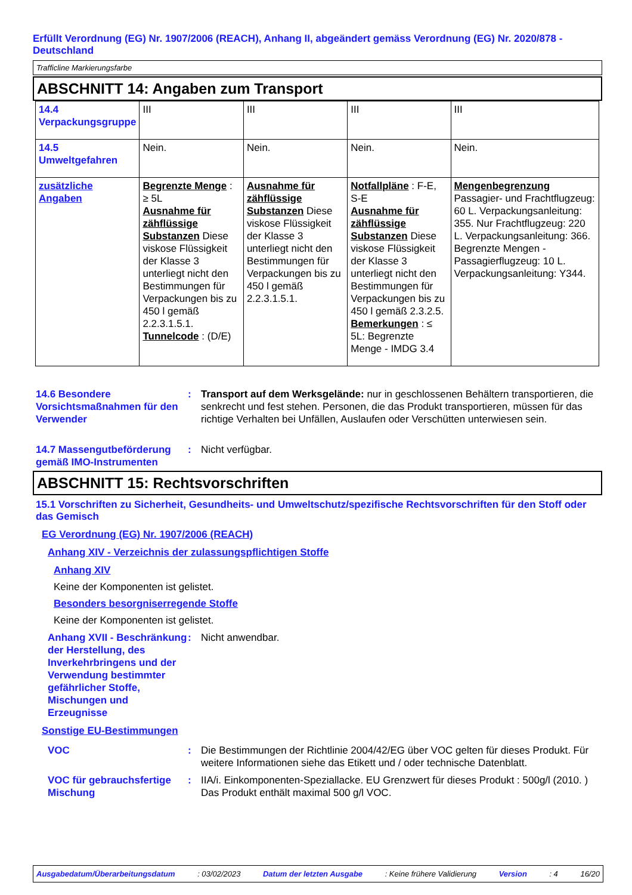Erfüllt Verordnung (EG) Nr. 1907/2006 (REACH), Anhang II, abgeändert gemäss Verordnung (EG) Nr. 2020/878 - Deutschland
Trafficline Markierungsfarbe
ABSCHNITT 14: Angaben zum Transport
| 14.4 Verpackungsgruppe | III | III | III | III |
| 14.5 Umweltgefahren | Nein. | Nein. | Nein. | Nein. |
| zusätzliche Angaben | Begrenzte Menge : ≥ 5L Ausnahme für zähflüssige Substanzen Diese viskose Flüssigkeit der Klasse 3 unterliegt nicht den Bestimmungen für Verpackungen bis zu 450 l gemäß 2.2.3.1.5.1. Tunnelcode : (D/E) | Ausnahme für zähflüssige Substanzen Diese viskose Flüssigkeit der Klasse 3 unterliegt nicht den Bestimmungen für Verpackungen bis zu 450 l gemäß 2.2.3.1.5.1. | Notfallpläne : F-E, S-E Ausnahme für zähflüssige Substanzen Diese viskose Flüssigkeit der Klasse 3 unterliegt nicht den Bestimmungen für Verpackungen bis zu 450 l gemäß 2.3.2.5. Bemerkungen : ≤ 5L: Begrenzte Menge - IMDG 3.4 | Mengenbegrenzung Passagier- und Frachtflugzeug: 60 L. Verpackungsanleitung: 355. Nur Frachtflugzeug: 220 L. Verpackungsanleitung: 366. Begrenzte Mengen - Passagierflugzeug: 10 L. Verpackungsanleitung: Y344. |
14.6 Besondere Vorsichtsmaßnahmen für den Verwender
: Transport auf dem Werksgelände: nur in geschlossenen Behältern transportieren, die senkrecht und fest stehen. Personen, die das Produkt transportieren, müssen für das richtige Verhalten bei Unfällen, Auslaufen oder Verschütten unterwiesen sein.
14.7 Massengutbeförderung gemäß IMO-Instrumenten
: Nicht verfügbar.
ABSCHNITT 15: Rechtsvorschriften
15.1 Vorschriften zu Sicherheit, Gesundheits- und Umweltschutz/spezifische Rechtsvorschriften für den Stoff oder das Gemisch
EG Verordnung (EG) Nr. 1907/2006 (REACH)
Anhang XIV - Verzeichnis der zulassungspflichtigen Stoffe
Anhang XIV
Keine der Komponenten ist gelistet.
Besonders besorgniserregende Stoffe
Keine der Komponenten ist gelistet.
Anhang XVII - Beschränkung der Herstellung, des Inverkehrbringens und der Verwendung bestimmter gefährlicher Stoffe, Mischungen und Erzeugnisse
: Nicht anwendbar.
Sonstige EU-Bestimmungen
VOC : Die Bestimmungen der Richtlinie 2004/42/EG über VOC gelten für dieses Produkt. Für weitere Informationen siehe das Etikett und / oder technische Datenblatt.
VOC für gebrauchsfertige Mischung
: IIA/i. Einkomponenten-Speziallacke. EU Grenzwert für dieses Produkt : 500g/l (2010. )
Das Produkt enthält maximal 500 g/l VOC.
Ausgabedatum/Überarbeitungsdatum: 03/02/2023 Datum der letzten Ausgabe: Keine frühere Validierung Version: 4 16/20